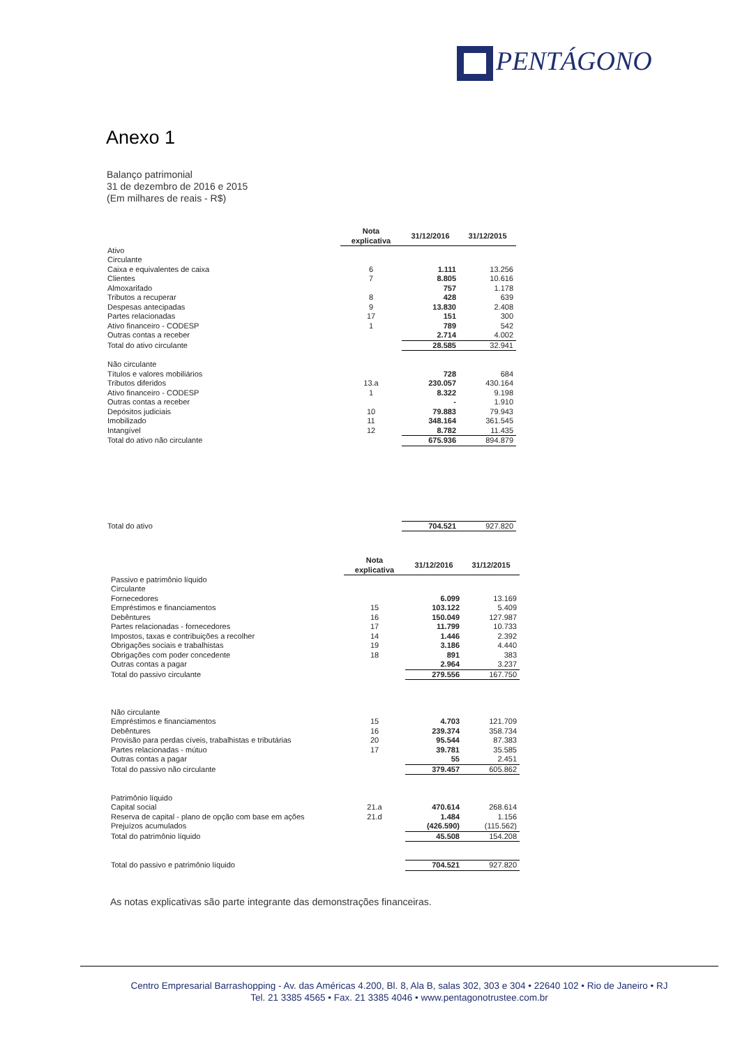PENTÁGONO
Anexo 1
Balanço patrimonial
31 de dezembro de 2016 e 2015
(Em milhares de reais - R$)
| | Nota explicativa | 31/12/2016 | 31/12/2015 |
| Ativo | | | |
| Circulante | | | |
| Caixa e equivalentes de caixa | 6 | 1.111 | 13.256 |
| Clientes | 7 | 8.805 | 10.616 |
| Almoxarifado | | 757 | 1.178 |
| Tributos a recuperar | 8 | 428 | 639 |
| Despesas antecipadas | 9 | 13.830 | 2.408 |
| Partes relacionadas | 17 | 151 | 300 |
| Ativo financeiro - CODESP | 1 | 789 | 542 |
| Outras contas a receber | | 2.714 | 4.002 |
| Total do ativo circulante | | 28.585 | 32.941 |
| Não circulante | | | |
| Títulos e valores mobiliários | | 728 | 684 |
| Tributos diferidos | 13.a | 230.057 | 430.164 |
| Ativo financeiro - CODESP | 1 | 8.322 | 9.198 |
| Outras contas a receber | | - | 1.910 |
| Depósitos judiciais | 10 | 79.883 | 79.943 |
| Imobilizado | 11 | 348.164 | 361.545 |
| Intangível | 12 | 8.782 | 11.435 |
| Total do ativo não circulante | | 675.936 | 894.879 |
| Total do ativo | | 704.521 | 927.820 |
| | Nota explicativa | 31/12/2016 | 31/12/2015 |
| Passivo e patrimônio líquido | | | |
| Circulante | | | |
| Fornecedores | | 6.099 | 13.169 |
| Empréstimos e financiamentos | 15 | 103.122 | 5.409 |
| Debêntures | 16 | 150.049 | 127.987 |
| Partes relacionadas - fornecedores | 17 | 11.799 | 10.733 |
| Impostos, taxas e contribuições a recolher | 14 | 1.446 | 2.392 |
| Obrigações sociais e trabalhistas | 19 | 3.186 | 4.440 |
| Obrigações com poder concedente | 18 | 891 | 383 |
| Outras contas a pagar | | 2.964 | 3.237 |
| Total do passivo circulante | | 279.556 | 167.750 |
| Não circulante | | | |
| Empréstimos e financiamentos | 15 | 4.703 | 121.709 |
| Debêntures | 16 | 239.374 | 358.734 |
| Provisão para perdas cíveis, trabalhistas e tributárias | 20 | 95.544 | 87.383 |
| Partes relacionadas - mútuo | 17 | 39.781 | 35.585 |
| Outras contas a pagar | | 55 | 2.451 |
| Total do passivo não circulante | | 379.457 | 605.862 |
| Patrimônio líquido | | | |
| Capital social | 21.a | 470.614 | 268.614 |
| Reserva de capital - plano de opção com base em ações | 21.d | 1.484 | 1.156 |
| Prejuízos acumulados | | (426.590) | (115.562) |
| Total do patrimônio líquido | | 45.508 | 154.208 |
| Total do passivo e patrimônio líquido | | 704.521 | 927.820 |
As notas explicativas são parte integrante das demonstrações financeiras.
Centro Empresarial Barrashopping - Av. das Américas 4.200, Bl. 8, Ala B, salas 302, 303 e 304 • 22640 102 • Rio de Janeiro • RJ
Tel. 21 3385 4565 • Fax. 21 3385 4046 • www.pentagonotrustee.com.br